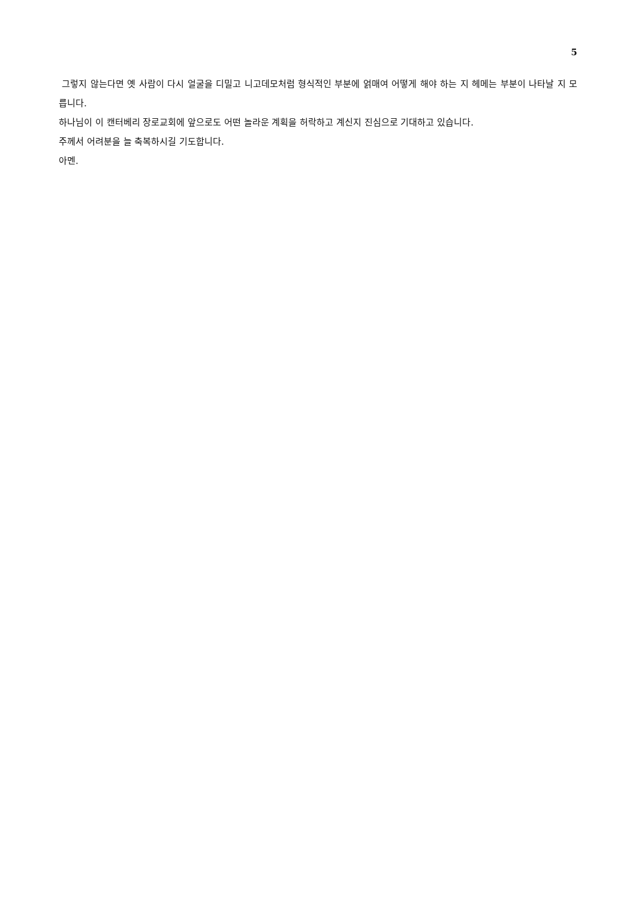5
그렇지 않는다면 옛 사람이 다시 얼굴을 디밀고 니고데모처럼 형식적인 부분에 얽매여 어떻게 해야 하는 지 헤메는 부분이 나타날 지 모릅니다.
하나님이 이 캔터베리 장로교회에 앞으로도 어떤 놀라운 계획을 허락하고 계신지 진심으로 기대하고 있습니다.
주께서 어려분을 늘 축복하시길 기도합니다.
아멘.